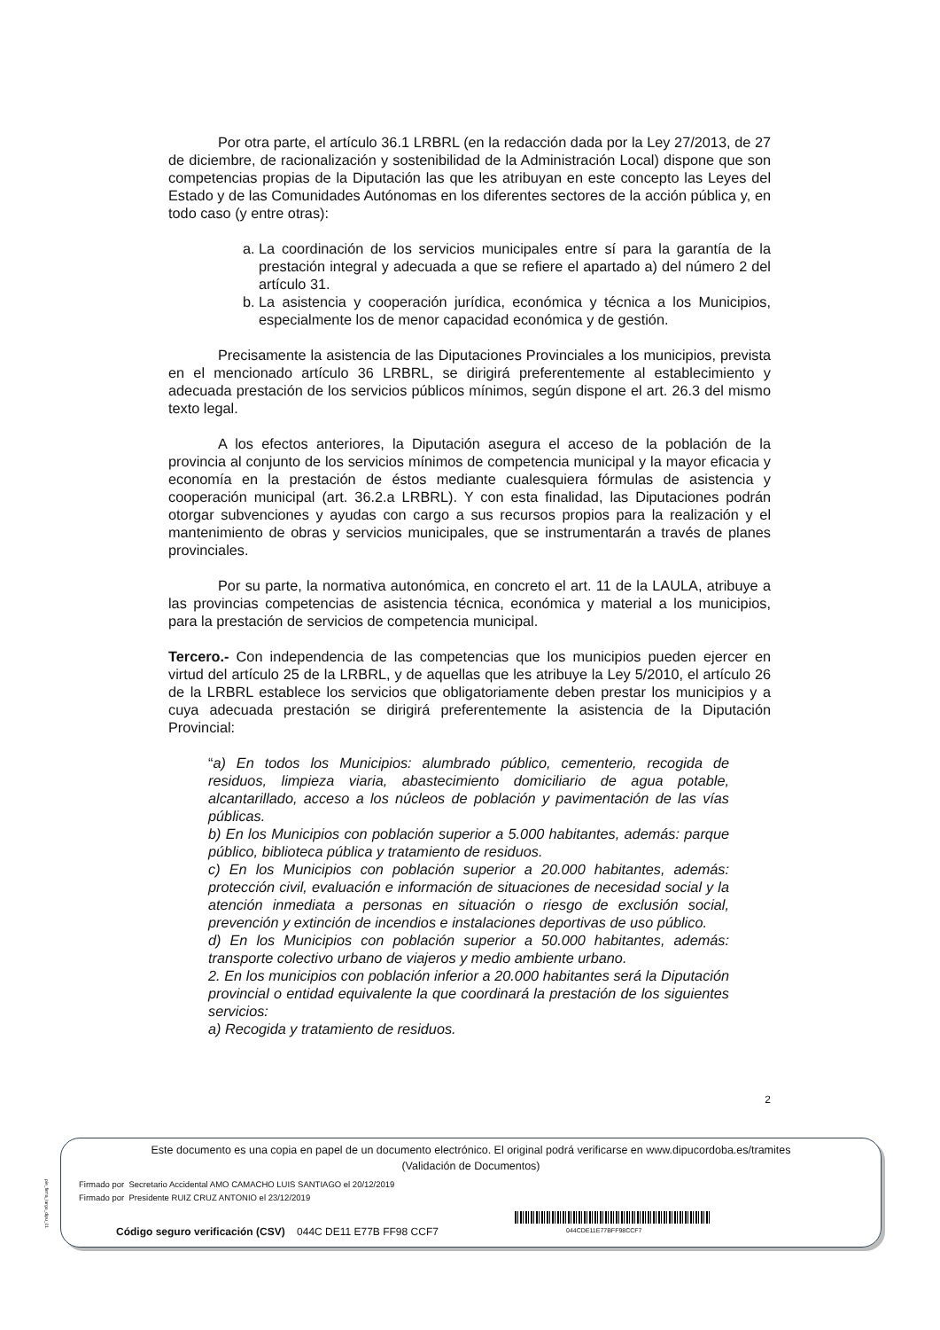Por otra parte, el artículo 36.1 LRBRL (en la redacción dada por la Ley 27/2013, de 27 de diciembre, de racionalización y sostenibilidad de la Administración Local) dispone que son competencias propias de la Diputación las que les atribuyan en este concepto las Leyes del Estado y de las Comunidades Autónomas en los diferentes sectores de la acción pública y, en todo caso (y entre otras):
a. La coordinación de los servicios municipales entre sí para la garantía de la prestación integral y adecuada a que se refiere el apartado a) del número 2 del artículo 31.
b. La asistencia y cooperación jurídica, económica y técnica a los Municipios, especialmente los de menor capacidad económica y de gestión.
Precisamente la asistencia de las Diputaciones Provinciales a los municipios, prevista en el mencionado artículo 36 LRBRL, se dirigirá preferentemente al establecimiento y adecuada prestación de los servicios públicos mínimos, según dispone el art. 26.3 del mismo texto legal.
A los efectos anteriores, la Diputación asegura el acceso de la población de la provincia al conjunto de los servicios mínimos de competencia municipal y la mayor eficacia y economía en la prestación de éstos mediante cualesquiera fórmulas de asistencia y cooperación municipal (art. 36.2.a LRBRL). Y con esta finalidad, las Diputaciones podrán otorgar subvenciones y ayudas con cargo a sus recursos propios para la realización y el mantenimiento de obras y servicios municipales, que se instrumentarán a través de planes provinciales.
Por su parte, la normativa autonómica, en concreto el art. 11 de la LAULA, atribuye a las provincias competencias de asistencia técnica, económica y material a los municipios, para la prestación de servicios de competencia municipal.
Tercero.- Con independencia de las competencias que los municipios pueden ejercer en virtud del artículo 25 de la LRBRL, y de aquellas que les atribuye la Ley 5/2010, el artículo 26 de la LRBRL establece los servicios que obligatoriamente deben prestar los municipios y a cuya adecuada prestación se dirigirá preferentemente la asistencia de la Diputación Provincial:
“a) En todos los Municipios: alumbrado público, cementerio, recogida de residuos, limpieza viaria, abastecimiento domiciliario de agua potable, alcantarillado, acceso a los núcleos de población y pavimentación de las vías públicas.
b) En los Municipios con población superior a 5.000 habitantes, además: parque público, biblioteca pública y tratamiento de residuos.
c) En los Municipios con población superior a 20.000 habitantes, además: protección civil, evaluación e información de situaciones de necesidad social y la atención inmediata a personas en situación o riesgo de exclusión social, prevención y extinción de incendios e instalaciones deportivas de uso público.
d) En los Municipios con población superior a 50.000 habitantes, además: transporte colectivo urbano de viajeros y medio ambiente urbano.
2. En los municipios con población inferior a 20.000 habitantes será la Diputación provincial o entidad equivalente la que coordinará la prestación de los siguientes servicios:
a) Recogida y tratamiento de residuos.
2
pie_firma_largo_dipu_01
Este documento es una copia en papel de un documento electrónico. El original podrá verificarse en www.dipucordoba.es/tramites
(Validación de Documentos)
Firmado por Secretario Accidental AMO CAMACHO LUIS SANTIAGO el 20/12/2019
Firmado por Presidente RUIZ CRUZ ANTONIO el 23/12/2019
Código seguro verificación (CSV) 044C DE11 E77B FF98 CCF7
044CDE11E77BFF98CCF7